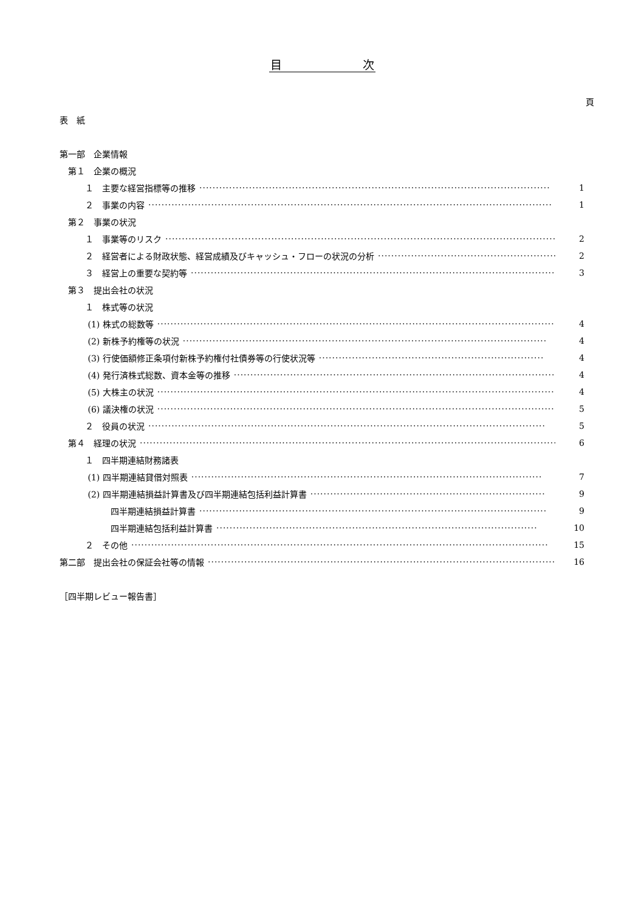目　　　　　　　次
頁
表　紙
第一部　企業情報
　第１　企業の概況
　　　１　主要な経営指標等の推移 ·········································································································· 1
　　　２　事業の内容 ·························································································································· 1
　第２　事業の状況
　　　１　事業等のリスク ························································································································ 2
　　　２　経営者による財政状態、経営成績及びキャッシュ・フローの状況の分析 ························································ 2
　　　３　経営上の重要な契約等 ·················································································································· 3
　第３　提出会社の状況
　　　１　株式等の状況
　　　 (1) 株式の総数等 ························································································································ 4
　　　 (2) 新株予約権等の状況 ·············································································································· 4
　　　 (3) 行使価額修正条項付新株予約権付社債券等の行使状況等 ···································································· 4
　　　 (4) 発行済株式総数、資本金等の推移 ····································································································· 4
　　　 (5) 大株主の状況 ························································································································ 4
　　　 (6) 議決権の状況 ························································································································ 5
　　　２　役員の状況 ························································································································ 5
　第４　経理の状況 ·································································································································· 6
　　　１　四半期連結財務諸表
　　　 (1) 四半期連結貸借対照表 ·········································································································· 7
　　　 (2) 四半期連結損益計算書及び四半期連結包括利益計算書 ······································································· 9
　　　　　　四半期連結損益計算書 ········································································································· 9
　　　　　　四半期連結包括利益計算書 ································································································· 10
　　　２　その他 ······························································································································ 15
第二部　提出会社の保証会社等の情報 ·············································································································· 16
［四半期レビュー報告書］